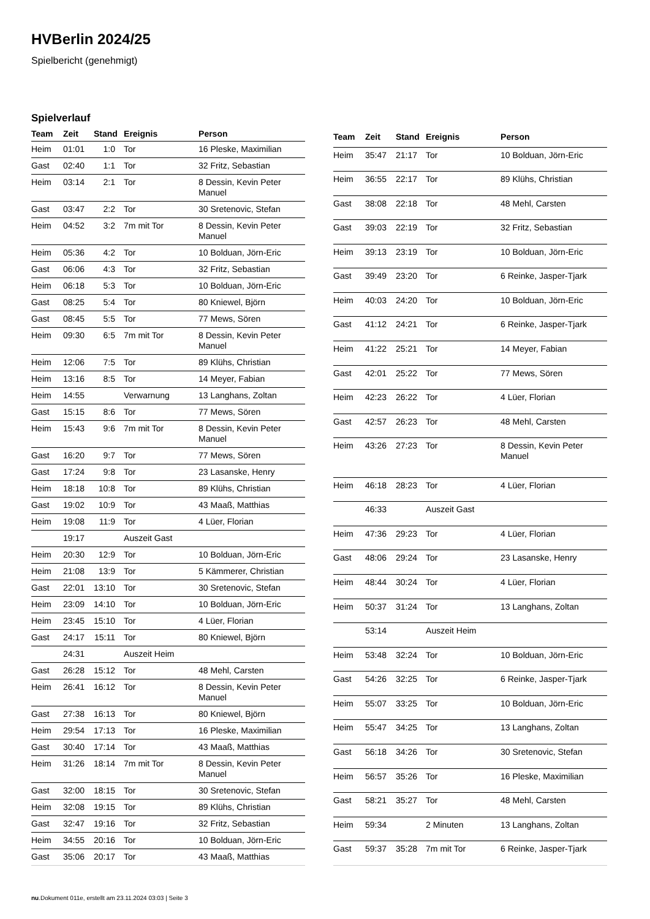HVBerlin 2024/25
Spielbericht (genehmigt)
Spielverlauf
| Team | Zeit | Stand | Ereignis | Person |
| --- | --- | --- | --- | --- |
| Heim | 01:01 | 1:0 | Tor | 16 Pleske, Maximilian |
| Gast | 02:40 | 1:1 | Tor | 32 Fritz, Sebastian |
| Heim | 03:14 | 2:1 | Tor | 8 Dessin, Kevin Peter Manuel |
| Gast | 03:47 | 2:2 | Tor | 30 Sretenovic, Stefan |
| Heim | 04:52 | 3:2 | 7m mit Tor | 8 Dessin, Kevin Peter Manuel |
| Heim | 05:36 | 4:2 | Tor | 10 Bolduan, Jörn-Eric |
| Gast | 06:06 | 4:3 | Tor | 32 Fritz, Sebastian |
| Heim | 06:18 | 5:3 | Tor | 10 Bolduan, Jörn-Eric |
| Gast | 08:25 | 5:4 | Tor | 80 Kniewel, Björn |
| Gast | 08:45 | 5:5 | Tor | 77 Mews, Sören |
| Heim | 09:30 | 6:5 | 7m mit Tor | 8 Dessin, Kevin Peter Manuel |
| Heim | 12:06 | 7:5 | Tor | 89 Klühs, Christian |
| Heim | 13:16 | 8:5 | Tor | 14 Meyer, Fabian |
| Heim | 14:55 | | Verwarnung | 13 Langhans, Zoltan |
| Gast | 15:15 | 8:6 | Tor | 77 Mews, Sören |
| Heim | 15:43 | 9:6 | 7m mit Tor | 8 Dessin, Kevin Peter Manuel |
| Gast | 16:20 | 9:7 | Tor | 77 Mews, Sören |
| Gast | 17:24 | 9:8 | Tor | 23 Lasanske, Henry |
| Heim | 18:18 | 10:8 | Tor | 89 Klühs, Christian |
| Gast | 19:02 | 10:9 | Tor | 43 Maaß, Matthias |
| Heim | 19:08 | 11:9 | Tor | 4 Lüer, Florian |
| | 19:17 | | Auszeit Gast | |
| Heim | 20:30 | 12:9 | Tor | 10 Bolduan, Jörn-Eric |
| Heim | 21:08 | 13:9 | Tor | 5 Kämmerer, Christian |
| Gast | 22:01 | 13:10 | Tor | 30 Sretenovic, Stefan |
| Heim | 23:09 | 14:10 | Tor | 10 Bolduan, Jörn-Eric |
| Heim | 23:45 | 15:10 | Tor | 4 Lüer, Florian |
| Gast | 24:17 | 15:11 | Tor | 80 Kniewel, Björn |
| | 24:31 | | Auszeit Heim | |
| Gast | 26:28 | 15:12 | Tor | 48 Mehl, Carsten |
| Heim | 26:41 | 16:12 | Tor | 8 Dessin, Kevin Peter Manuel |
| Gast | 27:38 | 16:13 | Tor | 80 Kniewel, Björn |
| Heim | 29:54 | 17:13 | Tor | 16 Pleske, Maximilian |
| Gast | 30:40 | 17:14 | Tor | 43 Maaß, Matthias |
| Heim | 31:26 | 18:14 | 7m mit Tor | 8 Dessin, Kevin Peter Manuel |
| Gast | 32:00 | 18:15 | Tor | 30 Sretenovic, Stefan |
| Heim | 32:08 | 19:15 | Tor | 89 Klühs, Christian |
| Gast | 32:47 | 19:16 | Tor | 32 Fritz, Sebastian |
| Heim | 34:55 | 20:16 | Tor | 10 Bolduan, Jörn-Eric |
| Gast | 35:06 | 20:17 | Tor | 43 Maaß, Matthias |
| Team | Zeit | Stand | Ereignis | Person |
| --- | --- | --- | --- | --- |
| Heim | 35:47 | 21:17 | Tor | 10 Bolduan, Jörn-Eric |
| Heim | 36:55 | 22:17 | Tor | 89 Klühs, Christian |
| Gast | 38:08 | 22:18 | Tor | 48 Mehl, Carsten |
| Gast | 39:03 | 22:19 | Tor | 32 Fritz, Sebastian |
| Heim | 39:13 | 23:19 | Tor | 10 Bolduan, Jörn-Eric |
| Gast | 39:49 | 23:20 | Tor | 6 Reinke, Jasper-Tjark |
| Heim | 40:03 | 24:20 | Tor | 10 Bolduan, Jörn-Eric |
| Gast | 41:12 | 24:21 | Tor | 6 Reinke, Jasper-Tjark |
| Heim | 41:22 | 25:21 | Tor | 14 Meyer, Fabian |
| Gast | 42:01 | 25:22 | Tor | 77 Mews, Sören |
| Heim | 42:23 | 26:22 | Tor | 4 Lüer, Florian |
| Gast | 42:57 | 26:23 | Tor | 48 Mehl, Carsten |
| Heim | 43:26 | 27:23 | Tor | 8 Dessin, Kevin Peter Manuel |
| Heim | 46:18 | 28:23 | Tor | 4 Lüer, Florian |
| | 46:33 | | Auszeit Gast | |
| Heim | 47:36 | 29:23 | Tor | 4 Lüer, Florian |
| Gast | 48:06 | 29:24 | Tor | 23 Lasanske, Henry |
| Heim | 48:44 | 30:24 | Tor | 4 Lüer, Florian |
| Heim | 50:37 | 31:24 | Tor | 13 Langhans, Zoltan |
| | 53:14 | | Auszeit Heim | |
| Heim | 53:48 | 32:24 | Tor | 10 Bolduan, Jörn-Eric |
| Gast | 54:26 | 32:25 | Tor | 6 Reinke, Jasper-Tjark |
| Heim | 55:07 | 33:25 | Tor | 10 Bolduan, Jörn-Eric |
| Heim | 55:47 | 34:25 | Tor | 13 Langhans, Zoltan |
| Gast | 56:18 | 34:26 | Tor | 30 Sretenovic, Stefan |
| Heim | 56:57 | 35:26 | Tor | 16 Pleske, Maximilian |
| Gast | 58:21 | 35:27 | Tor | 48 Mehl, Carsten |
| Heim | 59:34 | | 2 Minuten | 13 Langhans, Zoltan |
| Gast | 59:37 | 35:28 | 7m mit Tor | 6 Reinke, Jasper-Tjark |
nu.Dokument 011e, erstellt am 23.11.2024 03:03 | Seite 3